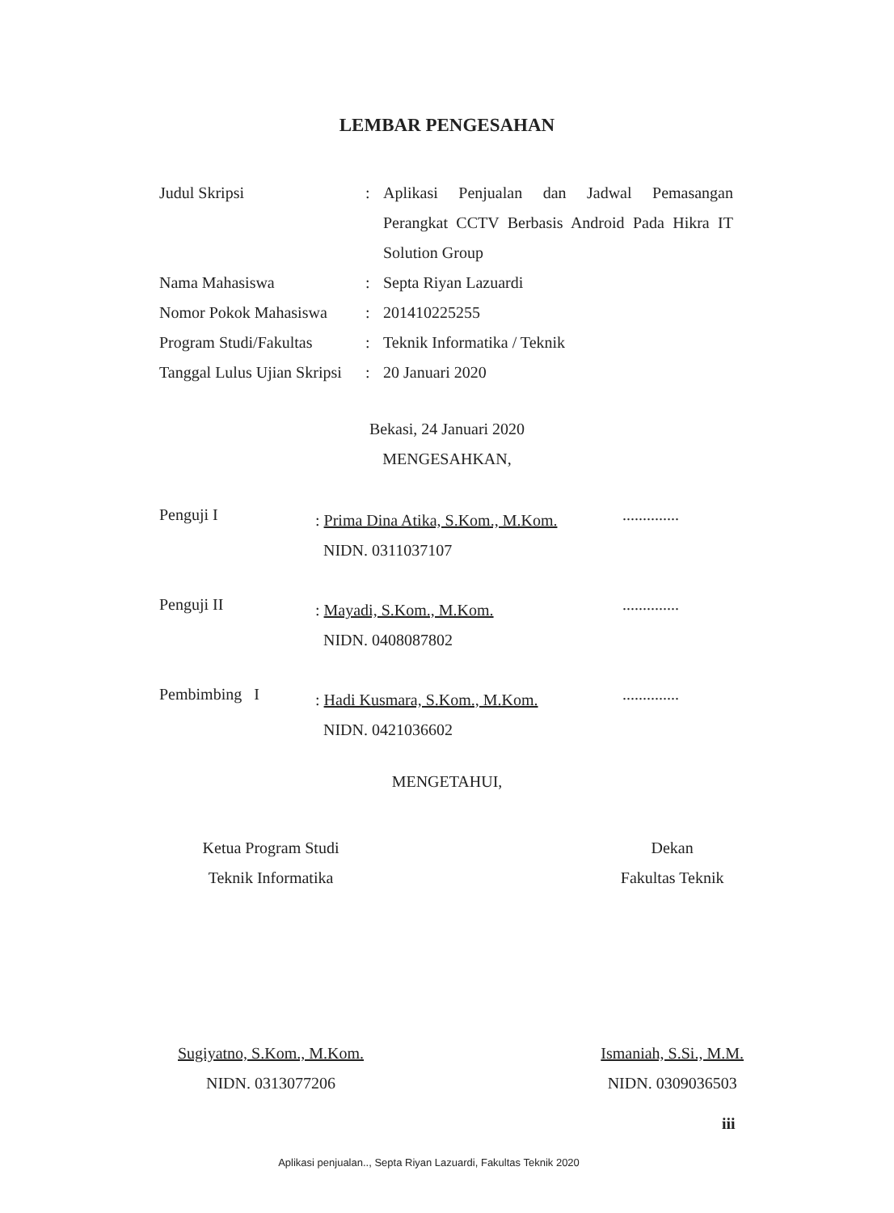LEMBAR PENGESAHAN
| Judul Skripsi | : | Aplikasi Penjualan dan Jadwal Pemasangan Perangkat CCTV Berbasis Android Pada Hikra IT Solution Group |
| Nama Mahasiswa | : | Septa Riyan Lazuardi |
| Nomor Pokok Mahasiswa | : | 201410225255 |
| Program Studi/Fakultas | : | Teknik Informatika / Teknik |
| Tanggal Lulus Ujian Skripsi | : | 20 Januari 2020 |
Bekasi, 24 Januari 2020
MENGESAHKAN,
Penguji I
: Prima Dina Atika, S.Kom., M.Kom.
NIDN. 0311037107
..............
Penguji II
: Mayadi, S.Kom., M.Kom.
NIDN. 0408087802
..............
Pembimbing I
: Hadi Kusmara, S.Kom., M.Kom.
NIDN. 0421036602
..............
MENGETAHUI,
Ketua Program Studi
Teknik Informatika
Sugiyatno, S.Kom., M.Kom.
NIDN. 0313077206
Dekan
Fakultas Teknik
Ismaniah, S.Si., M.M.
NIDN. 0309036503
iii
Aplikasi penjualan.., Septa Riyan Lazuardi, Fakultas Teknik 2020